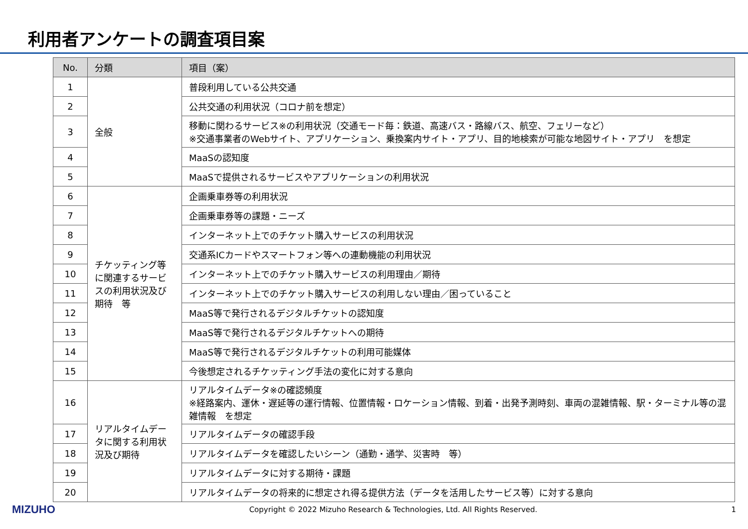利用者アンケートの調査項目案
| No. | 分類 | 項目（案） |
| --- | --- | --- |
| 1 | 全般 | 普段利用している公共交通 |
| 2 | | 公共交通の利用状況（コロナ前を想定） |
| 3 | | 移動に関わるサービス※の利用状況（交通モード毎：鉄道、高速バス・路線バス、航空、フェリーなど） ※交通事業者のWebサイト、アプリケーション、乗換案内サイト・アプリ、目的地検索が可能な地図サイト・アプリ を想定 |
| 4 | | MaaSの認知度 |
| 5 | | MaaSで提供されるサービスやアプリケーションの利用状況 |
| 6 | チケッティング等に関連するサービスの利用状況及び期待 等 | 企画乗車券等の利用状況 |
| 7 | | 企画乗車券等の課題・ニーズ |
| 8 | | インターネット上でのチケット購入サービスの利用状況 |
| 9 | | 交通系ICカードやスマートフォン等への連動機能の利用状況 |
| 10 | | インターネット上でのチケット購入サービスの利用理由／期待 |
| 11 | | インターネット上でのチケット購入サービスの利用しない理由／困っていること |
| 12 | | MaaS等で発行されるデジタルチケットの認知度 |
| 13 | | MaaS等で発行されるデジタルチケットへの期待 |
| 14 | | MaaS等で発行されるデジタルチケットの利用可能媒体 |
| 15 | | 今後想定されるチケッティング手法の変化に対する意向 |
| 16 | リアルタイムデータに関する利用状況及び期待 | リアルタイムデータ※の確認頻度 ※経路案内、運休・遅延等の運行情報、位置情報・ロケーション情報、到着・出発予測時刻、車両の混雑情報、駅・ターミナル等の混雑情報 を想定 |
| 17 | | リアルタイムデータの確認手段 |
| 18 | | リアルタイムデータを確認したいシーン（通勤・通学、災害時 等） |
| 19 | | リアルタイムデータに対する期待・課題 |
| 20 | | リアルタイムデータの将来的に想定され得る提供方法（データを活用したサービス等）に対する意向 |
MIZUHO Copyright © 2022 Mizuho Research & Technologies, Ltd. All Rights Reserved. 1